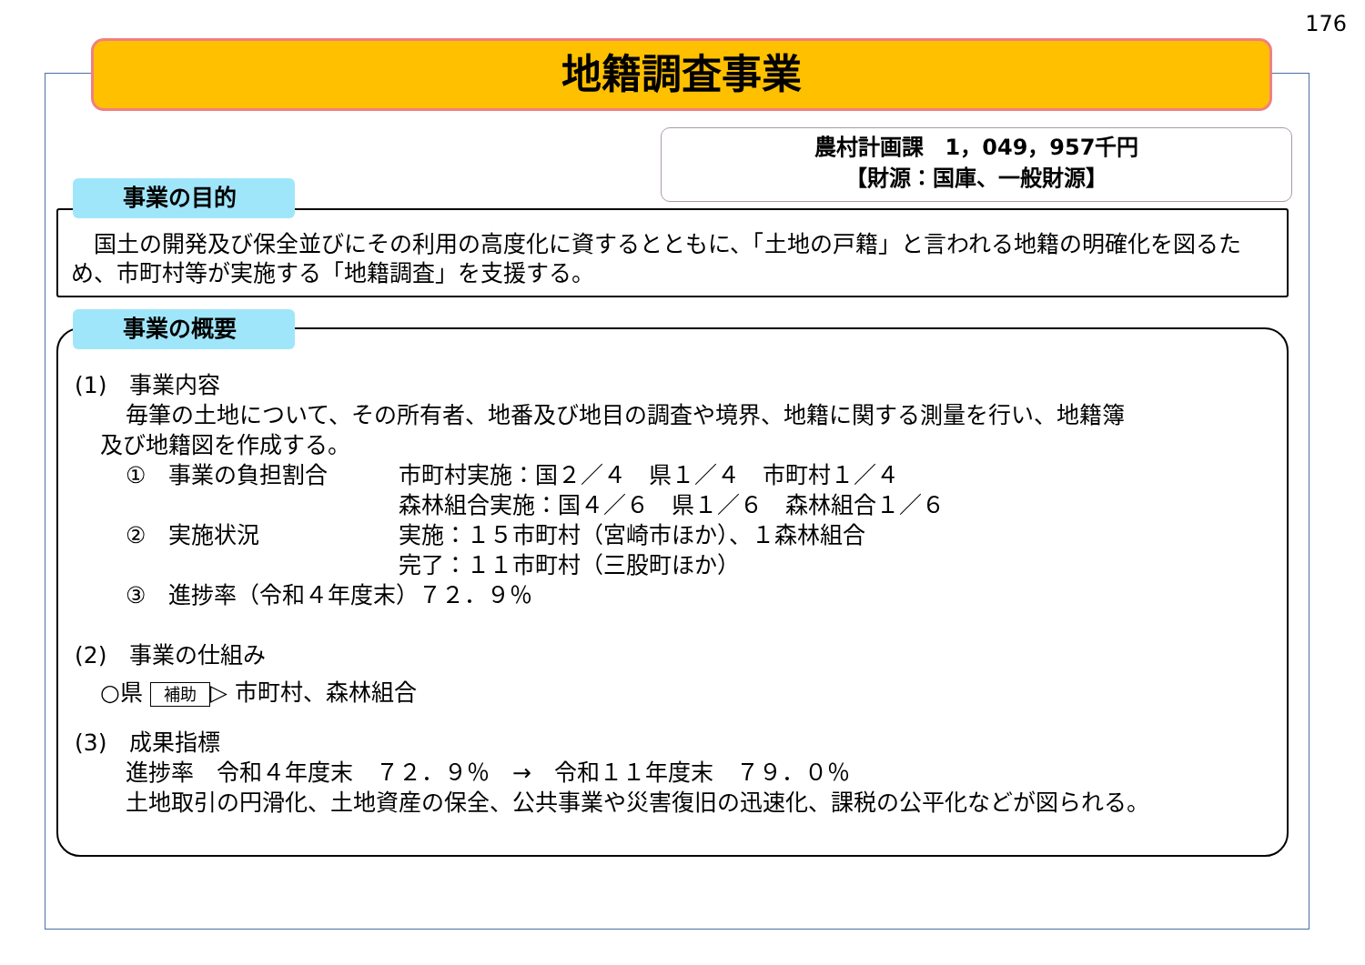176
地籍調査事業
農村計画課　1，049，957千円
【財源：国庫、一般財源】
　国土の開発及び保全並びにその利用の高度化に資するとともに、「土地の戸籍」と言われる地籍の明確化を図るため、市町村等が実施する「地籍調査」を支援する。
事業の目的
(1)　事業内容
毎筆の土地について、その所有者、地番及び地目の調査や境界、地籍に関する測量を行い、地籍簿
及び地籍図を作成する。
①　事業の負担割合 市町村実施：国２／４　県１／４　市町村１／４
森林組合実施：国４／６　県１／６　森林組合１／６
②　実施状況 実施：１５市町村（宮崎市ほか）、１森林組合
完了：１１市町村（三股町ほか）
③　進捗率（令和４年度末）７２．９％
(2)　事業の仕組み
○県 補助 ▷ 市町村、森林組合
(3)　成果指標
進捗率　令和４年度末　７２．９％　→　令和１１年度末　７９．０％
土地取引の円滑化、土地資産の保全、公共事業や災害復旧の迅速化、課税の公平化などが図られる。
事業の概要